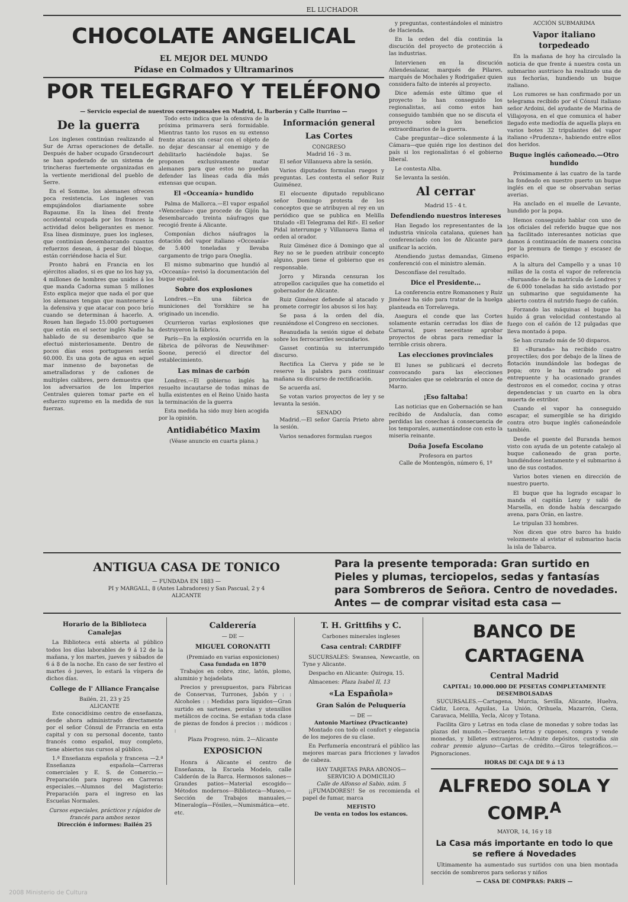EL LUCHADOR
CHOCOLATE ANGELICAL
EL MEJOR DEL MUNDO
Pídase en Colmados y Ultramarinos
POR TELEGRAFO Y TELÉFONO
— Servicio especial de nuestros corresponsales en Madrid, L. Barberán y Calle Iturrino —
De la guerra
Los ingleses continúan realizando al Sur de Arras operaciones de detalle. Después de haber ocupado Grandecourt se han apoderado de un sistema de trincheras fuertemente organizadas en la vertiente meridional del pueblo de Serre.
En el Somme, los alemanes ofrecen poca resistencia. Los ingleses van empujándolos diariamente sobre Bapaume. En la línea del frente occidental ocupada por los frances la actividad delos beligerantes es menor. Esa línea disminuye, pues los ingleses, que continúan desembarcando cuantos refuerzos desean, á pesar del bloque, están corriéndose hacia el Sur.
Pronto habrá en Francia en los ejércitos aliados, si es que no los hay ya, 4 millones de hombres que unidos á los que manda Cadorna suman 5 millones Esto explica mejor que nada el por que los alemanes tengan que mantenerse á la defensiva y que atacar con poco brío cuando se determinan á hacerlo. A. Rouen han llegado 15.000 portugueses que están en el sector inglés Nadie ha hablado de su desembarco que se efectuó misteriosamente. Dentro de pocos días esos portugueses serán 60.000. Es una gota de agua en aquel mar inmenso de bayonetas de ametralladoras y de cañones de multiples calibres, pero demuestra que los adversarios de los Imperios Centrales quieren tomar parte en el esfuerzo supremo en la medida de sus fuerzas.
Todo esto indica que la ofensiva de la próxima primavera será formidable. Mientras tanto los rusos en su extenso frente atacan sin cesar con el objeto de no dejar descansar al enemigo y de debilitarlo haciéndole bajas. Se proponen exclusivamente matar alemanes para que estos no puedan defender las líneas cada día más extensas que ocupan.
El «Occeanía» hundido
Palma de Mallorca.—El vapor español «Wenceslao» que procede de Gijón ha desembarcado treinta náufragos que recogió frente á Alicante.
Componían dichos náufragos la dotación del vapor italiano «Occeanía» de 5.400 toneladas y llevaba cargamento de trigo para Oneglia.
El mismo submarino que hundió al «Occeanía» revisó la documentación del buque español.
Sobre dos explosiones
Londres.—En una fábrica de municiones del Yorskhire se ha originado un incendio.
Ocurrieron varias explosiones que destruyeron la fábrica.
París—En la explosión ocurrida en la fábrica de pólvoras de Neuwihmer-Soone, pereció el director del establecimiento.
Las minas de carbón
Londres.—El gobierno inglés ha resuelto incautarse de todas minas de hulla existentes en el Reino Unido hasta la terminación de la guerra
Esta medida ha sido muy bien acogida por la opinión.
Antidiabético Maxim
(Véase anuncio en cuarta plana.)
Información general
Las Cortes
CONGRESO
Madrid 16 - 3 m.
El señor Villanueva abre la sesión.
Varios diputados formulan ruegos y preguntas. Les contesta el señor Ruiz Guiménez.
El elocuente diputado republicano señor Domingo protesta de los conceptos que se atribuyen al rey en un periódico que se publica en Melilla titulado «El Telegrama del Rif». El señor Pidal interrumpe y Villanueva llama el orden al orador.
Ruiz Giménez dice á Domingo que al Rey no se le pueden atribuir concepto alguno, pues tiene el gobierno que es responsable.
Jorro y Miranda censuran los atropellos caciquiles que ha cometido el gobernador de Alicante.
Ruiz Giménez defiende al atacado y promete corregir los abusos si los hay.
Se pasa á la orden del día, reuniéndose el Congreso en secciones.
Reanudada la sesión sigue el debate sobre los ferrocarriles secundarios.
Gasset continúa su interrumpido discurso.
Rectifica La Cierva y pide se le reserve la palabra para continuar mañana su discurso de rectificación.
Se acuerda así.
Se votan varios proyectos de ley y se levanta la sesión.
SENADO
Madrid.—El señor García Prieto abre la sesión.
Varios senadores formulan ruegos
y preguntas, contestándoles el ministro de Hacienda.
En la orden del día continúa la discución del proyecto de protección á las industrias.
Intervienen en la discución Allendesalazar, marqués de Pilares, marqués de Mochales y Rodrigañez quien considera falto de interés al proyecto.
Dice además este último que el proyecto lo han conseguido los regionalistas, así como estos han conseguido también que no se discuta el proyecto sobre los beneficios extraordinarios de la guerra.
Cabe preguntar—dice solenmente á la Cámara—que quién rige los destinos del país si los regionalistas ó el gobierno liberal.
Le contesta Alba.
Se levanta la sesión.
Al cerrar
Madrid 15 - 4 t.
Defendiendo nuestros intereses
Han llegado los representantes de la industria vinícola catalana, quienes han conferenciado con los de Alicante para unificar la acción.
Atendiendo justas demandas, Gimeno conferenció con el ministro alemán.
Desconfíase del resultado.
Dice el Presidente...
La conferencia entre Romanones y Ruiz Jiménez ha sido para tratar de la huelga planteada en Torrelavega.
Asegura el conde que las Cortes solamente estarán cerradas los días de Carnaval, pues necesitase aprobar proyectos de obras para remediar la terrible crisis obrera.
Las elecciones provinciales
El lunes se publicará el decreto convocando para las elecciones provinciales que se celebrarán el once de Marzo.
¡Eso faltaba!
Las noticias que en Gobernación se han recibido de Andalucía, dan como perdidas las cosechas á consecuencia de los temporales, aumentándose con esto la miseria reinante.
Doña Josefa Escolano
Profesora en partos
Calle de Montengón, número 6, 1º
ACCIÓN SUBMARIMA
Vapor italiano torpedeado
En la mañana de hoy ha circulado la noticia de que frente á nuestra costa un submarino austriaco ha realizado una de sus fechorías, hundiendo un buque italiano.
Los rumores se han confirmado por un telegrama recibido por el Cónsul italiano señor Ardoini, del ayudante de Marina de Villajoyosa, en el que comunica el haber llegado este mediodía de aquella playa en varios botes 32 tripulantes del vapor italiano «Prudenza», habiendo entre ellos dos heridos.
Buque inglés cañoneado.—Otro hundido
Próximamente á las cuatro de la tarde ha fondeado en nuestro puerto un buque inglés en el que se observaban serias averias.
Ha anclado en el muelle de Levante, hundido por la popa.
Hemos conseguido hablar con uno de los oficiales del referido buque que nos ha facilitado interesantes noticias que damos á continuación de manera concisa por la premura de tiempo y escasez de espacio.
A la altura del Campello y a unas 10 millas de la costa el vapor de referencia «Buruanda» de la matrícula de Londres y de 6.000 toneladas ha sido avistado por un submarino que seguidamente ha abierto contra él nutrido fuego de cañón.
Forzando las máquinas el buque ha huido á gran velocidad contestando al fuego con el cañón de 12 pulgadas que lleva montado á popa.
Se han cruzado más de 50 disparos.
El «Buranda» ha recibido cuatro proyectiles; dos por debajo de la línea de flotación inundándole las bodegas de popa; otro le ha entrado por el entrepuente y ha ocasionado grandes destrozos en el comedor, cocina y otras dependencias y un cuarto en la obra muerta de estribor.
Cuando el vapor ha conseguido escapar, el sumergible se ha dirigido contra otro buque inglés cañoneándole también.
Desde el puente del Buranda hemos visto con ayuda de un potente catalejo al buque cañoneado de gran porte, hundiéndose lentamente y el submarino á uno de sus costados.
Varios botes vienen en dirección de nuestro puerto.
El buque que ha logrado escapar lo manda el capitán Leny y salió de Marsella, en donde había descargado avena, para Orán, en lastre.
Le tripulan 33 hombres.
Nos dicen que otro barco ha huido velozmente al avistar el submarino hacia la isla de Tabarca.
ANTIGUA CASA DE TONICO
— FUNDADA EN 1883 —
PI y MARGALL, 8 (Antes Labradores) y San Pascual, 2 y 4
ALICANTE
Para la presente temporada: Gran surtido en Pieles y plumas, terciopelos, sedas y fantasías para Sombreros de Señora. Centro de novedades. Antes — de comprar visitad esta casa —
Horario de la Biblioteca Canalejas
La Biblioteca está abierta al público todos los días laborables de 9 á 12 de la mañana, y los martes, jueves y sábados de 6 á 8 de la noche. En caso de ser festivo el martes ó jueves, lo estará la víspera de dichos días.
College de l' Alliance Française
Bailén, 21, 23 y 25
ALICANTE
Este conocidísimo centro de enseñanza, desde ahora administrado directamente por el señor Cónsul de Frrancia en esta capital y con su personal docente, tanto francés como español, muy completo, tiene abiertos sus cursos al público.
1.ª Enseñanza española y francesa —2.ª Enseñanza española—Carreras comerciales y E. S. de Comercio.—Preparación para ingreso en Carreras especiales.—Alumnos del Magisterio: Preparación para el ingreso en las Escuelas Normales.
Cursos especiales, prácticos y rápidos de francés para ambos sexos
Dirección é informes: Bailén 25
Calderería
— DE —
MIGUEL CORONATTI
(Premiado en varias exposiciones)
Casa fundada en 1870
Trabajos en cobre, zinc, latón, plomo, aluminio y hojadelata
Precios y presupuestos, para Fábricas de Conservas, Turrones, Jabón y : : Alcoholes : : Medidas para líquidos—Gran surtido en sartenes, perolas y utensilios metálicos de cocina. Se estañan toda clase de piezas de fondos á precios : : módicos : :
Plaza Progreso, núm. 2—Alicante
EXPOSICION
Honra á Alicante el centro de Enseñanza, la Escuela Modelo, calle Calderón de la Barca. Hermosos salones—Grandes patios—Material escogido—Métodos modernos—Biblioteca—Museo,—Sección de Trabajos manuales,—Mineralogía—Fósiles,—Numismática—etc. etc.
T. H. Grittfihs y C.
Carbones minerales ingleses
Casa central: CARDIFF
SUCURSALES: Swansea, Newcastle, on Tyne y Alicante.
Despacho en Alicante: Quiroga, 15.
Almacenes: Plaza Isabel II, 13
«La Española»
Gran Salón de Peluquería
— DE —
Antonio Martínez (Practicante)
Montado con todo el confort y elegancia de los mejores de su clase.
En Perfumería encontrará el público las mejores marcas para fricciones y lavados de cabeza.
HAY TARJETAS PARA ABONOS—SERVICIO A DOMICILIO
Calle de Alfonso el Sabio, núm. 5
¡¡FUMADORES!! Se os recomienda el papel de fumar, marca
MEFISTO
De venta en todos los estancos.
BANCO DE CARTAGENA
Central Madrid
CAPITAL: 10.000.000 DE PESETAS COMPLETAMENTE DESEMBOLSADAS
SUCURSALES.—Cartagena, Murcia, Sevilla, Alicante, Huelva, Cádiz, Lorca, Aguilas, La Unión, Orihuela, Mazarrón, Cieza, Caravaca, Melilla, Yecla, Alcoy y Totana.
Facilita Giro y Letras en toda clase de monedas y sobre todas las plazas del mundo.—Descuenta letras y cupones, compra y vende monedas, y billetes extranjeros.—Admite depósitos, custodia sin cobrar premio alguno—Cartas de crédito.—Giros telegráficos.—Pignoraciones.
HORAS DE CAJA DE 9 á 13
ALFREDO SOLA Y COMP.<sup>A</sup>
MAYOR, 14, 16 y 18
La Casa más importante en todo lo que se refiere á Novedades
Ultimamente ha aumentado sus surtidos con una bien montada sección de sombreros para señoras y niños
— CASA DE COMPRAS: PARIS —
2008 Ministerio de Cultura